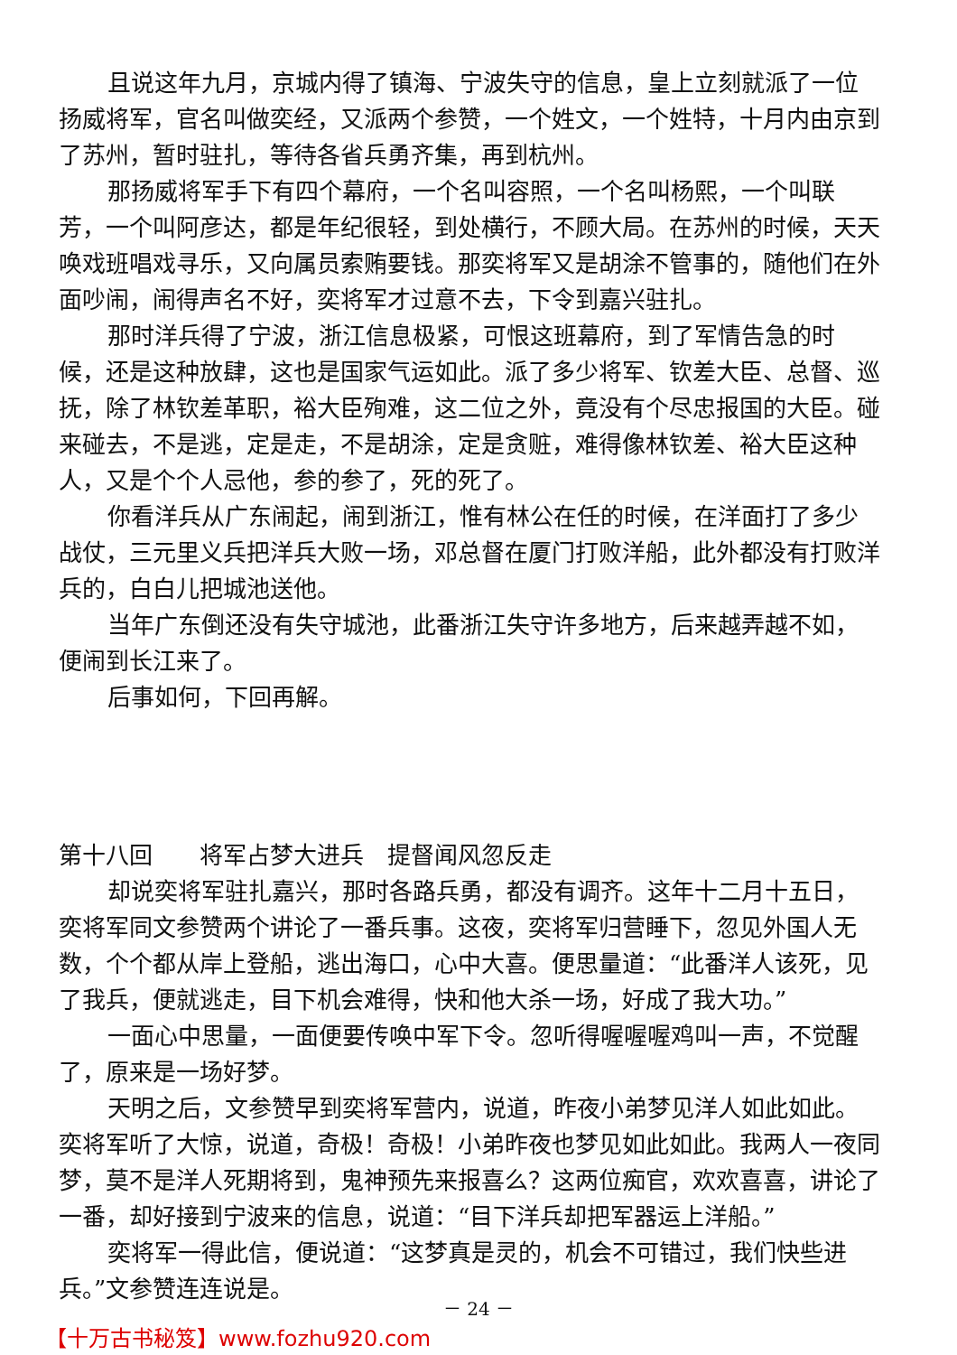且说这年九月，京城内得了镇海、宁波失守的信息，皇上立刻就派了一位扬威将军，官名叫做奕经，又派两个参赞，一个姓文，一个姓特，十月内由京到了苏州，暂时驻扎，等待各省兵勇齐集，再到杭州。
那扬威将军手下有四个幕府，一个名叫容照，一个名叫杨熙，一个叫联芳，一个叫阿彦达，都是年纪很轻，到处横行，不顾大局。在苏州的时候，天天唤戏班唱戏寻乐，又向属员索贿要钱。那奕将军又是胡涂不管事的，随他们在外面吵闹，闹得声名不好，奕将军才过意不去，下令到嘉兴驻扎。
那时洋兵得了宁波，浙江信息极紧，可恨这班幕府，到了军情告急的时候，还是这种放肆，这也是国家气运如此。派了多少将军、钦差大臣、总督、巡抚，除了林钦差革职，裕大臣殉难，这二位之外，竟没有个尽忠报国的大臣。碰来碰去，不是逃，定是走，不是胡涂，定是贪赃，难得像林钦差、裕大臣这种人，又是个个人忌他，参的参了，死的死了。
你看洋兵从广东闹起，闹到浙江，惟有林公在任的时候，在洋面打了多少战仗，三元里义兵把洋兵大败一场，邓总督在厦门打败洋船，此外都没有打败洋兵的，白白儿把城池送他。
当年广东倒还没有失守城池，此番浙江失守许多地方，后来越弄越不如，便闹到长江来了。
后事如何，下回再解。
第十八回　　将军占梦大进兵　提督闻风忽反走
却说奕将军驻扎嘉兴，那时各路兵勇，都没有调齐。这年十二月十五日，奕将军同文参赞两个讲论了一番兵事。这夜，奕将军归营睡下，忽见外国人无数，个个都从岸上登船，逃出海口，心中大喜。便思量道：“此番洋人该死，见了我兵，便就逃走，目下机会难得，快和他大杀一场，好成了我大功。”
一面心中思量，一面便要传唤中军下令。忽听得喔喔喔鸡叫一声，不觉醒了，原来是一场好梦。
天明之后，文参赞早到奕将军营内，说道，昨夜小弟梦见洋人如此如此。奕将军听了大惊，说道，奇极！奇极！小弟昨夜也梦见如此如此。我两人一夜同梦，莫不是洋人死期将到，鬼神预先来报喜么？这两位痴官，欢欢喜喜，讲论了一番，却好接到宁波来的信息，说道：“目下洋兵却把军器运上洋船。”
奕将军一得此信，便说道：“这梦真是灵的，机会不可错过，我们快些进兵。”文参赞连连说是。
－ 24 －
【十万古书秘笈】www.fozhu920.com